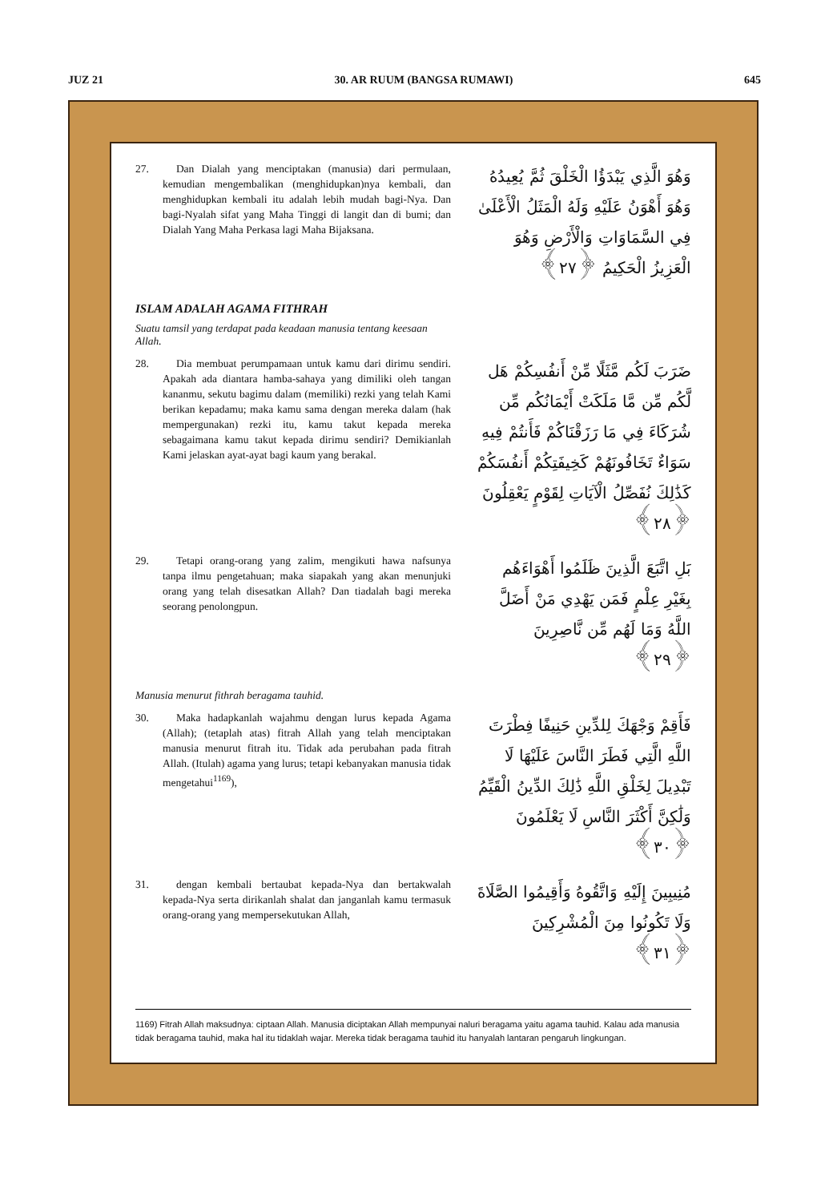JUZ 21 30. AR RUUM (BANGSA RUMAWI) 645
27. Dan Dialah yang menciptakan (manusia) dari permulaan, kemudian mengembalikan (menghidupkan)nya kembali, dan menghidupkan kembali itu adalah lebih mudah bagi-Nya. Dan bagi-Nyalah sifat yang Maha Tinggi di langit dan di bumi; dan Dialah Yang Maha Perkasa lagi Maha Bijaksana.
وَهُوَ الَّذِي يَبْدَؤُا الْخَلْقَ ثُمَّ يُعِيدُهُ وَهُوَ أَهْوَنُ عَلَيْهِ وَلَهُ الْمَثَلُ الْأَعْلَىٰ فِي السَّمَاوَاتِ وَالْأَرْضِ وَهُوَ الْعَزِيزُ الْحَكِيمُ ﴿٢٧﴾
ISLAM ADALAH AGAMA FITHRAH
Suatu tamsil yang terdapat pada keadaan manusia tentang keesaan Allah.
28. Dia membuat perumpamaan untuk kamu dari dirimu sendiri. Apakah ada diantara hamba-sahaya yang dimiliki oleh tangan kananmu, sekutu bagimu dalam (memiliki) rezki yang telah Kami berikan kepadamu; maka kamu sama dengan mereka dalam (hak mempergunakan) rezki itu, kamu takut kepada mereka sebagaimana kamu takut kepada dirimu sendiri? Demikianlah Kami jelaskan ayat-ayat bagi kaum yang berakal.
ضَرَبَ لَكُم مَّثَلًا مِّنْ أَنفُسِكُمْ هَل لَّكُم مِّن مَّا مَلَكَتْ أَيْمَانُكُم مِّن شُرَكَاءَ فِي مَا رَزَقْنَاكُمْ فَأَنتُمْ فِيهِ سَوَاءٌ تَخَافُونَهُمْ كَخِيفَتِكُمْ أَنفُسَكُمْ كَذَٰلِكَ نُفَصِّلُ الْآيَاتِ لِقَوْمٍ يَعْقِلُونَ ﴿٢٨﴾
29. Tetapi orang-orang yang zalim, mengikuti hawa nafsunya tanpa ilmu pengetahuan; maka siapakah yang akan menunjuki orang yang telah disesatkan Allah? Dan tiadalah bagi mereka seorang penolongpun.
بَلِ اتَّبَعَ الَّذِينَ ظَلَمُوا أَهْوَاءَهُم بِغَيْرِ عِلْمٍ فَمَن يَهْدِي مَنْ أَضَلَّ اللَّهُ وَمَا لَهُم مِّن نَّاصِرِينَ ﴿٢٩﴾
Manusia menurut fithrah beragama tauhid.
30. Maka hadapkanlah wajahmu dengan lurus kepada Agama (Allah); (tetaplah atas) fitrah Allah yang telah menciptakan manusia menurut fitrah itu. Tidak ada perubahan pada fitrah Allah. (Itulah) agama yang lurus; tetapi kebanyakan manusia tidak mengetahui<sup>1169</sup>),
فَأَقِمْ وَجْهَكَ لِلدِّينِ حَنِيفًا فِطْرَتَ اللَّهِ الَّتِي فَطَرَ النَّاسَ عَلَيْهَا لَا تَبْدِيلَ لِخَلْقِ اللَّهِ ذَٰلِكَ الدِّينُ الْقَيِّمُ وَلَٰكِنَّ أَكْثَرَ النَّاسِ لَا يَعْلَمُونَ ﴿٣٠﴾
31. dengan kembali bertaubat kepada-Nya dan bertakwalah kepada-Nya serta dirikanlah shalat dan janganlah kamu termasuk orang-orang yang mempersekutukan Allah,
مُنِيبِينَ إِلَيْهِ وَاتَّقُوهُ وَأَقِيمُوا الصَّلَاةَ وَلَا تَكُونُوا مِنَ الْمُشْرِكِينَ ﴿٣١﴾
1169) Fitrah Allah maksudnya: ciptaan Allah. Manusia diciptakan Allah mempunyai naluri beragama yaitu agama tauhid. Kalau ada manusia tidak beragama tauhid, maka hal itu tidaklah wajar. Mereka tidak beragama tauhid itu hanyalah lantaran pengaruh lingkungan.